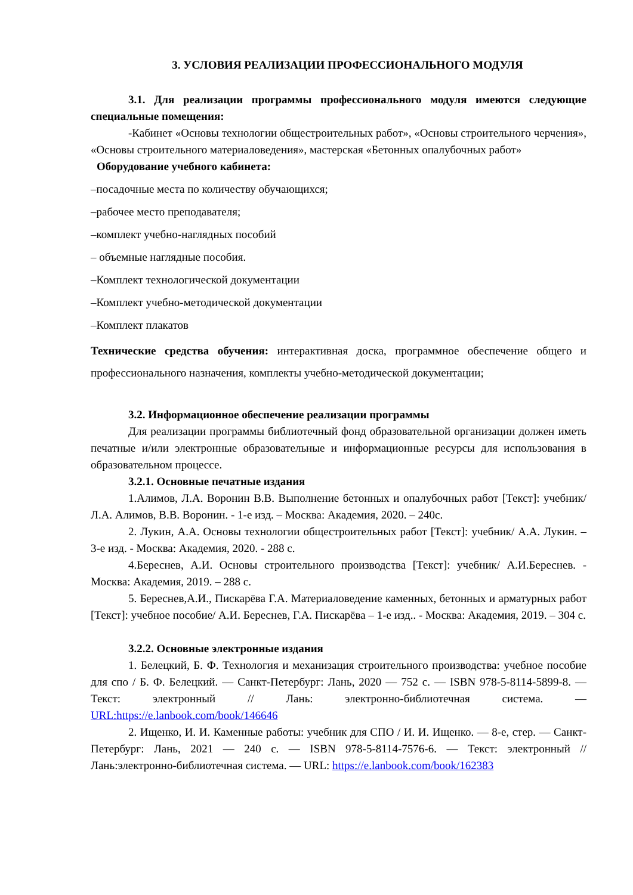3. УСЛОВИЯ РЕАЛИЗАЦИИ ПРОФЕССИОНАЛЬНОГО МОДУЛЯ
3.1. Для реализации программы профессионального модуля имеются следующие специальные помещения:
-Кабинет «Основы технологии общестроительных работ», «Основы строительного черчения», «Основы строительного материаловедения», мастерская «Бетонных опалубочных работ»
Оборудование учебного кабинета:
–посадочные места по количеству обучающихся;
–рабочее место преподавателя;
–комплект учебно-наглядных пособий
– объемные наглядные пособия.
–Комплект технологической документации
–Комплект учебно-методической документации
–Комплект плакатов
Технические средства обучения: интерактивная доска, программное обеспечение общего и профессионального назначения, комплекты учебно-методической документации;
3.2. Информационное обеспечение реализации программы
Для реализации программы библиотечный фонд образовательной организации должен иметь печатные и/или электронные образовательные и информационные ресурсы для использования в образовательном процессе.
3.2.1. Основные печатные издания
1.Алимов, Л.А. Воронин В.В. Выполнение бетонных и опалубочных работ [Текст]: учебник/ Л.А. Алимов, В.В. Воронин. - 1-е изд. – Москва: Академия, 2020. – 240с.
2. Лукин, А.А. Основы технологии общестроительных работ [Текст]: учебник/ А.А. Лукин. – 3-е изд. - Москва: Академия, 2020. - 288 с.
4.Береснев, А.И. Основы строительного производства [Текст]: учебник/ А.И.Береснев. - Москва: Академия, 2019. – 288 с.
5. Береснев,А.И., Пискарёва Г.А. Материаловедение каменных, бетонных и арматурных работ [Текст]: учебное пособие/ А.И. Береснев, Г.А. Пискарёва – 1-е изд.. - Москва: Академия, 2019. – 304 с.
3.2.2. Основные электронные издания
1. Белецкий, Б. Ф. Технология и механизация строительного производства: учебное пособие для спо / Б. Ф. Белецкий. — Санкт-Петербург: Лань, 2020 — 752 с. — ISBN 978-5-8114-5899-8. — Текст: электронный // Лань: электронно-библиотечная система. — URL:https://e.lanbook.com/book/146646
2. Ищенко, И. И. Каменные работы: учебник для СПО / И. И. Ищенко. — 8-е, стер. — Санкт-Петербург: Лань, 2021 — 240 с. — ISBN 978-5-8114-7576-6. — Текст: электронный // Лань:электронно-библиотечная система. — URL: https://e.lanbook.com/book/162383